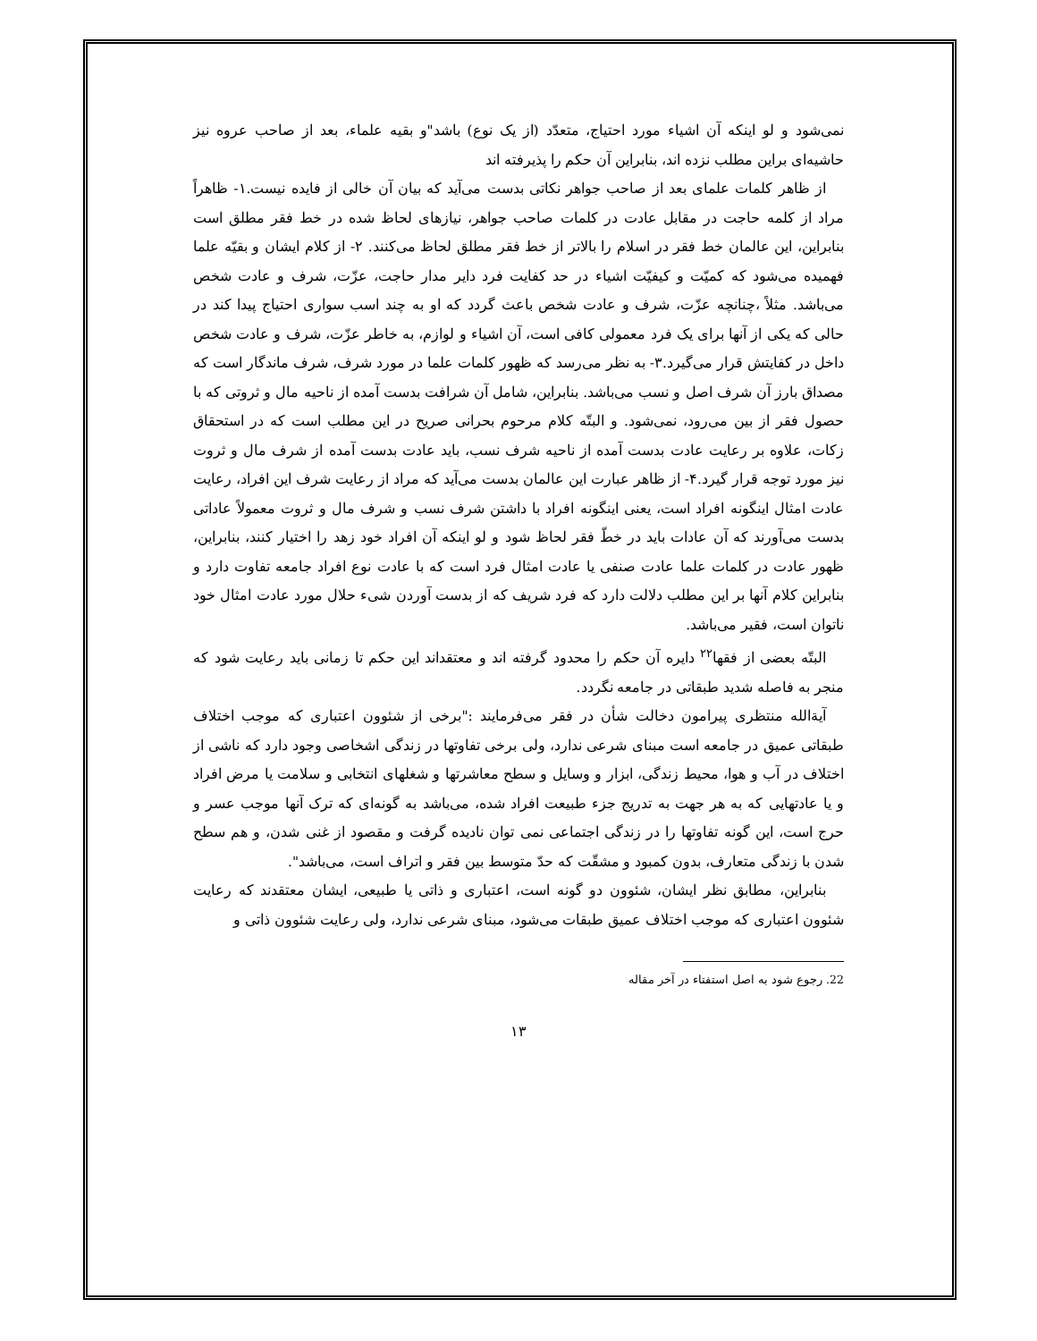نمی‌شود و لو اینکه آن اشیاء مورد احتیاج، متعدّد (از یک نوع) باشد"و بقیه علماء، بعد از صاحب عروه نیز حاشیه‌ای براین مطلب نزده اند، بنابراین آن حکم را پذیرفته اند
از ظاهر کلمات علمای بعد از صاحب جواهر نکاتی بدست می‌آید که بیان آن خالی از فایده نیست.۱- ظاهراً مراد از کلمه حاجت در مقابل عادت در کلمات صاحب جواهر، نیازهای لحاظ شده در خط فقر مطلق است بنابراین، این عالمان خط فقر در اسلام را بالاتر از خط فقر مطلق لحاظ می‌کنند. ۲- از کلام ایشان و بقیّه علما فهمیده می‌شود که کمیّت و کیفیّت اشیاء در حد کفایت فرد دایر مدار حاجت، عزّت، شرف و عادت شخص می‌باشد. مثلاً ،چنانچه عزّت، شرف و عادت شخص باعث گردد که او به چند اسب سواری احتیاج پیدا کند در حالی که یکی از آنها برای یک فرد معمولی کافی است، آن اشیاء و لوازم، به خاطر عزّت، شرف و عادت شخص داخل در کفایتش قرار می‌گیرد.۳- به نظر می‌رسد که ظهور کلمات علما در مورد شرف، شرف ماندگار است که مصداق بارز آن شرف اصل و نسب می‌باشد. بنابراین، شامل آن شرافت بدست آمده از ناحیه مال و ثروتی که با حصول فقر از بین می‌رود، نمی‌شود. و البتّه کلام مرحوم بحرانی صریح در این مطلب است که در استحقاق زکات، علاوه بر رعایت عادت بدست آمده از ناحیه شرف نسب، باید عادت بدست آمده از شرف مال و ثروت نیز مورد توجه قرار گیرد.۴- از ظاهر عبارت این عالمان بدست می‌آید که مراد از رعایت شرف این افراد، رعایت عادت امثال اینگونه افراد است، یعنی اینگونه افراد با داشتن شرف نسب و شرف مال و ثروت معمولاً عاداتی بدست می‌آورند که آن عادات باید در خطّ فقر لحاظ شود و لو اینکه آن افراد خود زهد را اختیار کنند، بنابراین، ظهور عادت در کلمات علما عادت صنفی یا عادت امثال فرد است که با عادت نوع افراد جامعه تفاوت دارد و بنابراین کلام آنها بر این مطلب دلالت دارد که فرد شریف که از بدست آوردن شیء حلال مورد عادت امثال خود ناتوان است، فقیر می‌باشد.
البتّه بعضی از فقها<sup>۲۲</sup> دایره آن حکم را محدود گرفته اند و معتقداند این حکم تا زمانی باید رعایت شود که منجر به فاصله شدید طبقاتی در جامعه نگردد.
آیةالله منتظری پیرامون دخالت شأن در فقر می‌فرمایند :"برخی از شئوون اعتباری که موجب اختلاف طبقاتی عمیق در جامعه است مبنای شرعی ندارد، ولی برخی تفاوتها در زندگی اشخاصی وجود دارد که ناشی از اختلاف در آب و هوا، محیط زندگی، ابزار و وسایل و سطح معاشرتها و شغلهای انتخابی و سلامت یا مرض افراد و یا عادتهایی که به هر جهت به تدریج جزء طبیعت افراد شده، می‌باشد به گونه‌ای که ترک آنها موجب عسر و حرج است، این گونه تفاوتها را در زندگی اجتماعی نمی توان نادیده گرفت و مقصود از غنی شدن، و هم سطح شدن با زندگی متعارف، بدون کمبود و مشقّت که حدّ متوسط بین فقر و اتراف است، می‌باشد".
بنابراین، مطابق نظر ایشان، شئوون دو گونه است، اعتباری و ذاتی یا طبیعی، ایشان معتقدند که رعایت شئوون اعتباری که موجب اختلاف عمیق طبقات می‌شود، مبنای شرعی ندارد، ولی رعایت شئوون ذاتی و
22. رجوع شود به اصل استفتاء در آخر مقاله
۱۳